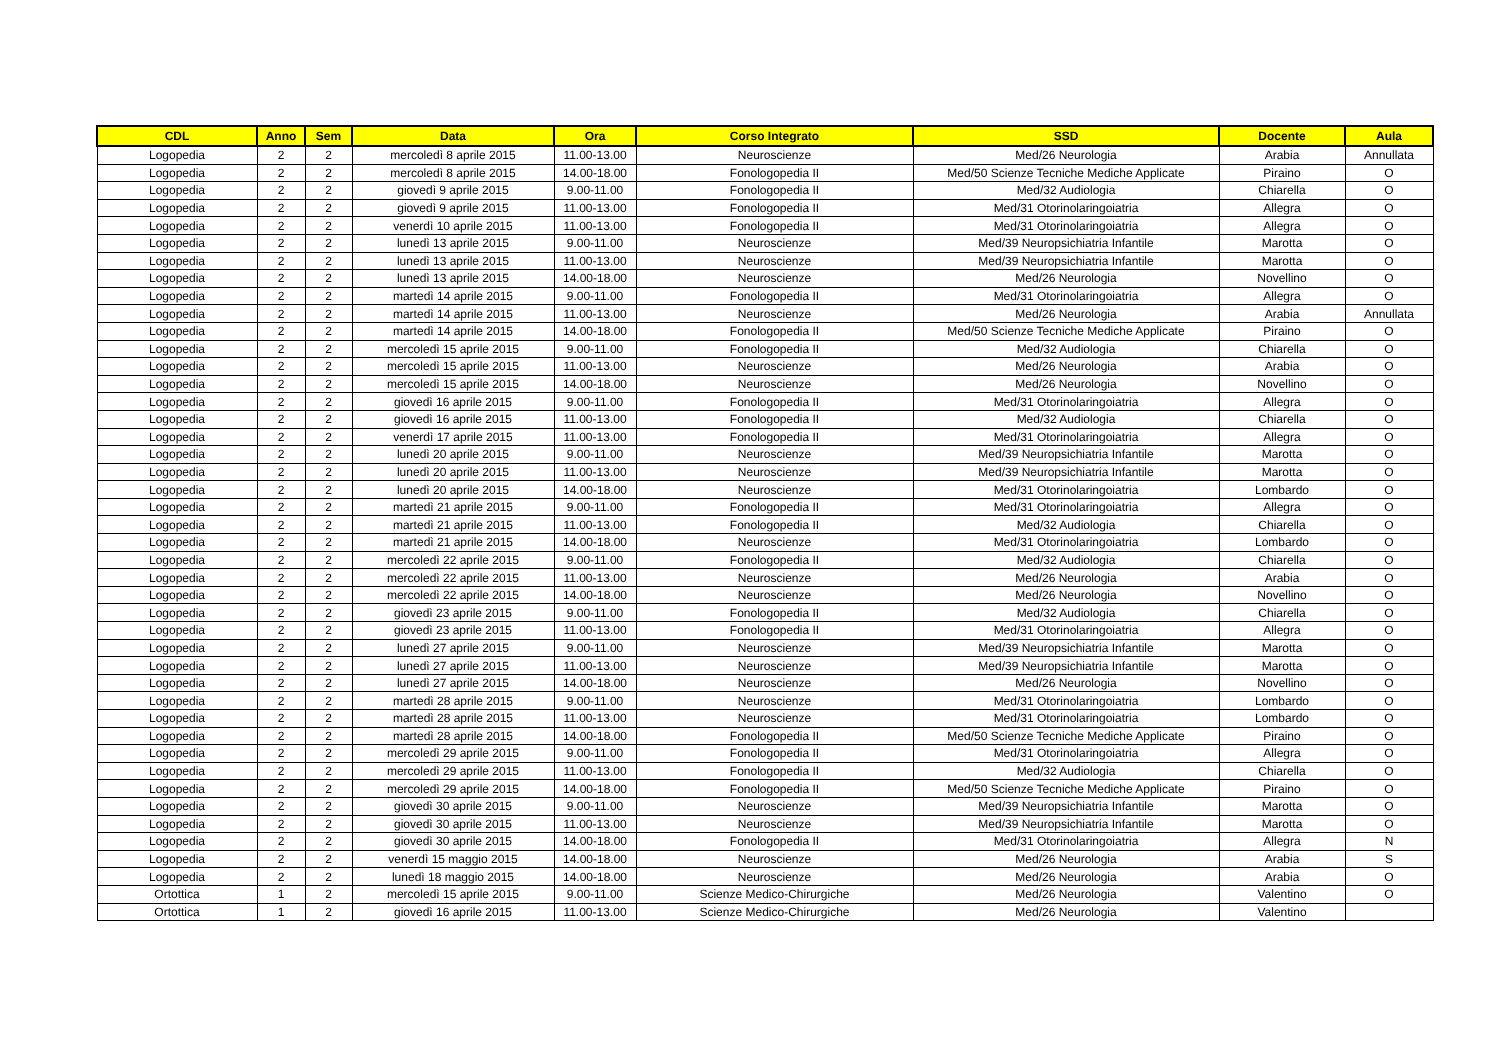| CDL | Anno | Sem | Data | Ora | Corso Integrato | SSD | Docente | Aula |
| --- | --- | --- | --- | --- | --- | --- | --- | --- |
| Logopedia | 2 | 2 | mercoledì 8 aprile 2015 | 11.00-13.00 | Neuroscienze | Med/26 Neurologia | Arabia | Annullata |
| Logopedia | 2 | 2 | mercoledì 8 aprile 2015 | 14.00-18.00 | Fonologopedia II | Med/50 Scienze Tecniche Mediche Applicate | Piraino | O |
| Logopedia | 2 | 2 | giovedì 9 aprile 2015 | 9.00-11.00 | Fonologopedia II | Med/32 Audiologia | Chiarella | O |
| Logopedia | 2 | 2 | giovedì 9 aprile 2015 | 11.00-13.00 | Fonologopedia II | Med/31 Otorinolaringoiatria | Allegra | O |
| Logopedia | 2 | 2 | venerdì 10 aprile 2015 | 11.00-13.00 | Fonologopedia II | Med/31 Otorinolaringoiatria | Allegra | O |
| Logopedia | 2 | 2 | lunedì 13 aprile 2015 | 9.00-11.00 | Neuroscienze | Med/39 Neuropsichiatria Infantile | Marotta | O |
| Logopedia | 2 | 2 | lunedì 13 aprile 2015 | 11.00-13.00 | Neuroscienze | Med/39 Neuropsichiatria Infantile | Marotta | O |
| Logopedia | 2 | 2 | lunedì 13 aprile 2015 | 14.00-18.00 | Neuroscienze | Med/26 Neurologia | Novellino | O |
| Logopedia | 2 | 2 | martedì 14 aprile 2015 | 9.00-11.00 | Fonologopedia II | Med/31 Otorinolaringoiatria | Allegra | O |
| Logopedia | 2 | 2 | martedì 14 aprile 2015 | 11.00-13.00 | Neuroscienze | Med/26 Neurologia | Arabia | Annullata |
| Logopedia | 2 | 2 | martedì 14 aprile 2015 | 14.00-18.00 | Fonologopedia II | Med/50 Scienze Tecniche Mediche Applicate | Piraino | O |
| Logopedia | 2 | 2 | mercoledì 15 aprile 2015 | 9.00-11.00 | Fonologopedia II | Med/32 Audiologia | Chiarella | O |
| Logopedia | 2 | 2 | mercoledì 15 aprile 2015 | 11.00-13.00 | Neuroscienze | Med/26 Neurologia | Arabia | O |
| Logopedia | 2 | 2 | mercoledì 15 aprile 2015 | 14.00-18.00 | Neuroscienze | Med/26 Neurologia | Novellino | O |
| Logopedia | 2 | 2 | giovedì 16 aprile 2015 | 9.00-11.00 | Fonologopedia II | Med/31 Otorinolaringoiatria | Allegra | O |
| Logopedia | 2 | 2 | giovedì 16 aprile 2015 | 11.00-13.00 | Fonologopedia II | Med/32 Audiologia | Chiarella | O |
| Logopedia | 2 | 2 | venerdì 17 aprile 2015 | 11.00-13.00 | Fonologopedia II | Med/31 Otorinolaringoiatria | Allegra | O |
| Logopedia | 2 | 2 | lunedì 20 aprile 2015 | 9.00-11.00 | Neuroscienze | Med/39 Neuropsichiatria Infantile | Marotta | O |
| Logopedia | 2 | 2 | lunedì 20 aprile 2015 | 11.00-13.00 | Neuroscienze | Med/39 Neuropsichiatria Infantile | Marotta | O |
| Logopedia | 2 | 2 | lunedì 20 aprile 2015 | 14.00-18.00 | Neuroscienze | Med/31 Otorinolaringoiatria | Lombardo | O |
| Logopedia | 2 | 2 | martedì 21 aprile 2015 | 9.00-11.00 | Fonologopedia II | Med/31 Otorinolaringoiatria | Allegra | O |
| Logopedia | 2 | 2 | martedì 21 aprile 2015 | 11.00-13.00 | Fonologopedia II | Med/32 Audiologia | Chiarella | O |
| Logopedia | 2 | 2 | martedì 21 aprile 2015 | 14.00-18.00 | Neuroscienze | Med/31 Otorinolaringoiatria | Lombardo | O |
| Logopedia | 2 | 2 | mercoledì 22 aprile 2015 | 9.00-11.00 | Fonologopedia II | Med/32 Audiologia | Chiarella | O |
| Logopedia | 2 | 2 | mercoledì 22 aprile 2015 | 11.00-13.00 | Neuroscienze | Med/26 Neurologia | Arabia | O |
| Logopedia | 2 | 2 | mercoledì 22 aprile 2015 | 14.00-18.00 | Neuroscienze | Med/26 Neurologia | Novellino | O |
| Logopedia | 2 | 2 | giovedì 23 aprile 2015 | 9.00-11.00 | Fonologopedia II | Med/32 Audiologia | Chiarella | O |
| Logopedia | 2 | 2 | giovedì 23 aprile 2015 | 11.00-13.00 | Fonologopedia II | Med/31 Otorinolaringoiatria | Allegra | O |
| Logopedia | 2 | 2 | lunedì 27 aprile 2015 | 9.00-11.00 | Neuroscienze | Med/39 Neuropsichiatria Infantile | Marotta | O |
| Logopedia | 2 | 2 | lunedì 27 aprile 2015 | 11.00-13.00 | Neuroscienze | Med/39 Neuropsichiatria Infantile | Marotta | O |
| Logopedia | 2 | 2 | lunedì 27 aprile 2015 | 14.00-18.00 | Neuroscienze | Med/26 Neurologia | Novellino | O |
| Logopedia | 2 | 2 | martedì 28 aprile 2015 | 9.00-11.00 | Neuroscienze | Med/31 Otorinolaringoiatria | Lombardo | O |
| Logopedia | 2 | 2 | martedì 28 aprile 2015 | 11.00-13.00 | Neuroscienze | Med/31 Otorinolaringoiatria | Lombardo | O |
| Logopedia | 2 | 2 | martedì 28 aprile 2015 | 14.00-18.00 | Fonologopedia II | Med/50 Scienze Tecniche Mediche Applicate | Piraino | O |
| Logopedia | 2 | 2 | mercoledì 29 aprile 2015 | 9.00-11.00 | Fonologopedia II | Med/31 Otorinolaringoiatria | Allegra | O |
| Logopedia | 2 | 2 | mercoledì 29 aprile 2015 | 11.00-13.00 | Fonologopedia II | Med/32 Audiologia | Chiarella | O |
| Logopedia | 2 | 2 | mercoledì 29 aprile 2015 | 14.00-18.00 | Fonologopedia II | Med/50 Scienze Tecniche Mediche Applicate | Piraino | O |
| Logopedia | 2 | 2 | giovedì 30 aprile 2015 | 9.00-11.00 | Neuroscienze | Med/39 Neuropsichiatria Infantile | Marotta | O |
| Logopedia | 2 | 2 | giovedì 30 aprile 2015 | 11.00-13.00 | Neuroscienze | Med/39 Neuropsichiatria Infantile | Marotta | O |
| Logopedia | 2 | 2 | giovedì 30 aprile 2015 | 14.00-18.00 | Fonologopedia II | Med/31 Otorinolaringoiatria | Allegra | N |
| Logopedia | 2 | 2 | venerdì 15 maggio 2015 | 14.00-18.00 | Neuroscienze | Med/26 Neurologia | Arabia | S |
| Logopedia | 2 | 2 | lunedì 18 maggio 2015 | 14.00-18.00 | Neuroscienze | Med/26 Neurologia | Arabia | O |
| Ortottica | 1 | 2 | mercoledì 15 aprile 2015 | 9.00-11.00 | Scienze Medico-Chirurgiche | Med/26 Neurologia | Valentino | O |
| Ortottica | 1 | 2 | giovedì 16 aprile 2015 | 11.00-13.00 | Scienze Medico-Chirurgiche | Med/26 Neurologia | Valentino | |